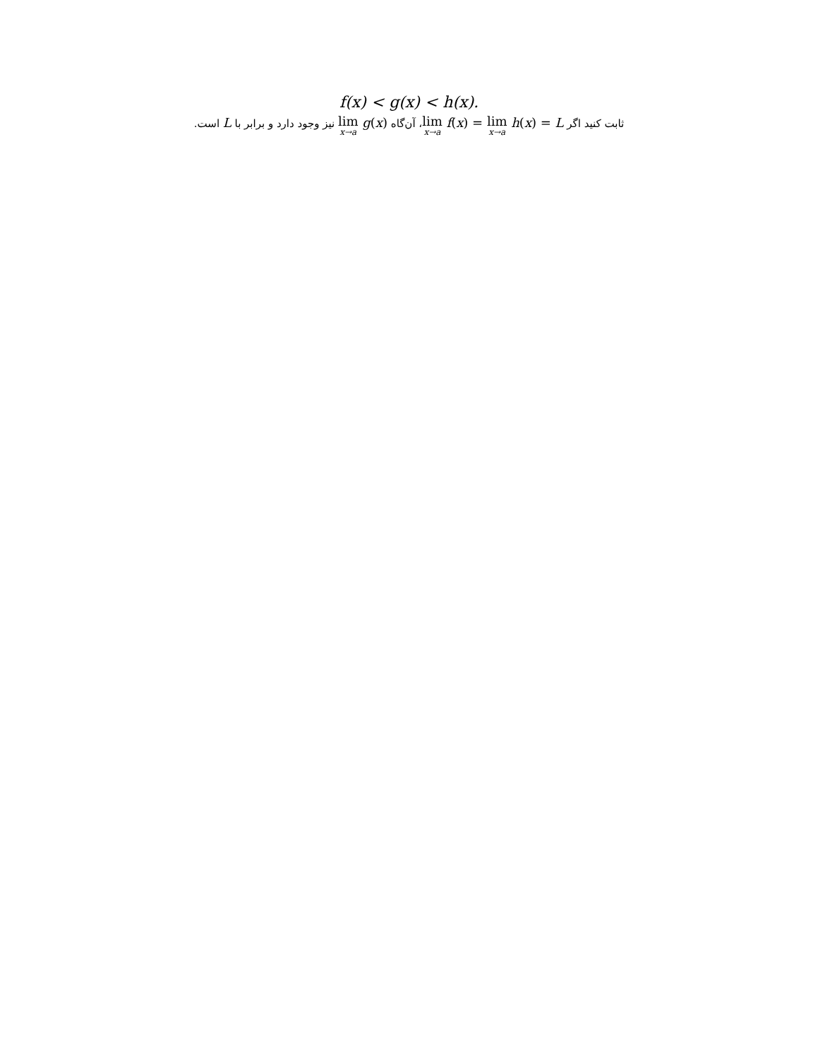f(x) < g(x) < h(x).
ثابت کنید اگر lim x→a f(x) = lim x→a h(x) = L، آن‌گاه lim x→a g(x) نیز وجود دارد و برابر با L است.